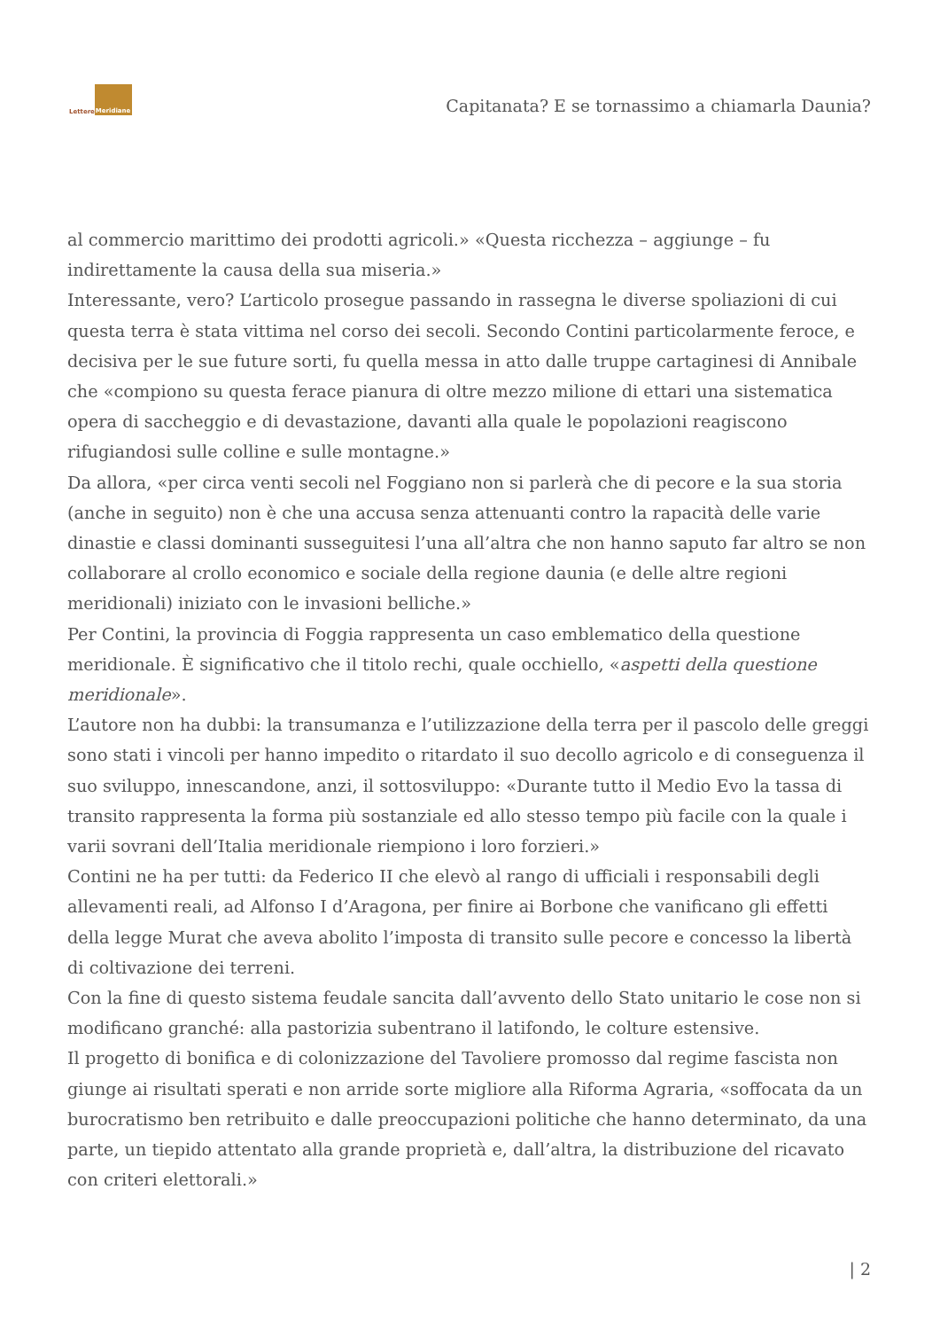Lettere Meridiane
Capitanata? E se tornassimo a chiamarla Daunia?
al commercio marittimo dei prodotti agricoli.» «Questa ricchezza – aggiunge – fu indirettamente la causa della sua miseria.»
Interessante, vero? L’articolo prosegue passando in rassegna le diverse spoliazioni di cui questa terra è stata vittima nel corso dei secoli. Secondo Contini particolarmente feroce, e decisiva per le sue future sorti, fu quella messa in atto dalle truppe cartaginesi di Annibale che «compiono su questa ferace pianura di oltre mezzo milione di ettari una sistematica opera di saccheggio e di devastazione, davanti alla quale le popolazioni reagiscono rifugiandosi sulle colline e sulle montagne.»
Da allora, «per circa venti secoli nel Foggiano non si parlerà che di pecore e la sua storia (anche in seguito) non è che una accusa senza attenuanti contro la rapacità delle varie dinastie e classi dominanti susseguitesi l’una all’altra che non hanno saputo far altro se non collaborare al crollo economico e sociale della regione daunia (e delle altre regioni meridionali) iniziato con le invasioni belliche.»
Per Contini, la provincia di Foggia rappresenta un caso emblematico della questione meridionale. È significativo che il titolo rechi, quale occhiello, «aspetti della questione meridionale».
L’autore non ha dubbi: la transumanza e l’utilizzazione della terra per il pascolo delle greggi sono stati i vincoli per hanno impedito o ritardato il suo decollo agricolo e di conseguenza il suo sviluppo, innescandone, anzi, il sottosviluppo: «Durante tutto il Medio Evo la tassa di transito rappresenta la forma più sostanziale ed allo stesso tempo più facile con la quale i varii sovrani dell’Italia meridionale riempiono i loro forzieri.»
Contini ne ha per tutti: da Federico II che elevò al rango di ufficiali i responsabili degli allevamenti reali, ad Alfonso I d’Aragona, per finire ai Borbone che vanificano gli effetti della legge Murat che aveva abolito l’imposta di transito sulle pecore e concesso la libertà di coltivazione dei terreni.
Con la fine di questo sistema feudale sancita dall’avvento dello Stato unitario le cose non si modificano granché: alla pastorizia subentrano il latifondo, le colture estensive.
Il progetto di bonifica e di colonizzazione del Tavoliere promosso dal regime fascista non giunge ai risultati sperati e non arride sorte migliore alla Riforma Agraria, «soffocata da un burocratismo ben retribuito e dalle preoccupazioni politiche che hanno determinato, da una parte, un tiepido attentato alla grande proprietà e, dall’altra, la distribuzione del ricavato con criteri elettorali.»
| 2